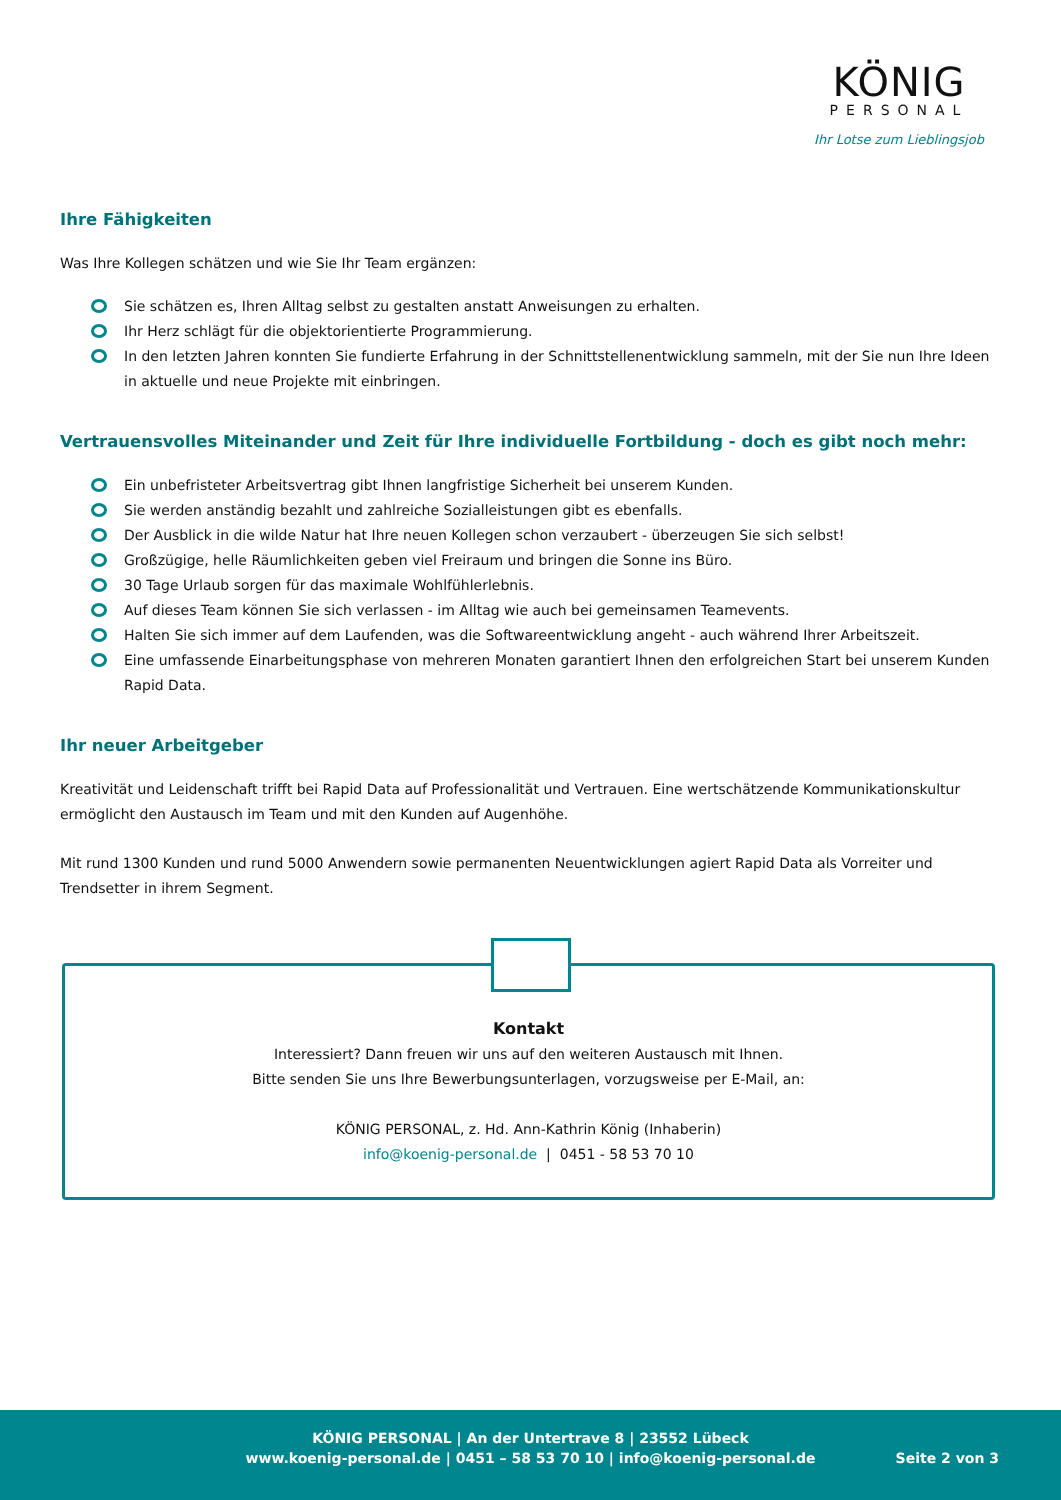KÖNIG
PERSONAL
Ihr Lotse zum Lieblingsjob
Ihre Fähigkeiten
Was Ihre Kollegen schätzen und wie Sie Ihr Team ergänzen:
Sie schätzen es, Ihren Alltag selbst zu gestalten anstatt Anweisungen zu erhalten.
Ihr Herz schlägt für die objektorientierte Programmierung.
In den letzten Jahren konnten Sie fundierte Erfahrung in der Schnittstellenentwicklung sammeln, mit der Sie nun Ihre Ideen in aktuelle und neue Projekte mit einbringen.
Vertrauensvolles Miteinander und Zeit für Ihre individuelle Fortbildung - doch es gibt noch mehr:
Ein unbefristeter Arbeitsvertrag gibt Ihnen langfristige Sicherheit bei unserem Kunden.
Sie werden anständig bezahlt und zahlreiche Sozialleistungen gibt es ebenfalls.
Der Ausblick in die wilde Natur hat Ihre neuen Kollegen schon verzaubert - überzeugen Sie sich selbst!
Großzügige, helle Räumlichkeiten geben viel Freiraum und bringen die Sonne ins Büro.
30 Tage Urlaub sorgen für das maximale Wohlfühlerlebnis.
Auf dieses Team können Sie sich verlassen - im Alltag wie auch bei gemeinsamen Teamevents.
Halten Sie sich immer auf dem Laufenden, was die Softwareentwicklung angeht - auch während Ihrer Arbeitszeit.
Eine umfassende Einarbeitungsphase von mehreren Monaten garantiert Ihnen den erfolgreichen Start bei unserem Kunden Rapid Data.
Ihr neuer Arbeitgeber
Kreativität und Leidenschaft trifft bei Rapid Data auf Professionalität und Vertrauen. Eine wertschätzende Kommunikationskultur ermöglicht den Austausch im Team und mit den Kunden auf Augenhöhe.
Mit rund 1300 Kunden und rund 5000 Anwendern sowie permanenten Neuentwicklungen agiert Rapid Data als Vorreiter und Trendsetter in ihrem Segment.
Kontakt
Interessiert? Dann freuen wir uns auf den weiteren Austausch mit Ihnen.
Bitte senden Sie uns Ihre Bewerbungsunterlagen, vorzugsweise per E-Mail, an:
KÖNIG PERSONAL, z. Hd. Ann-Kathrin König (Inhaberin)
info@koenig-personal.de | 0451 - 58 53 70 10
KÖNIG PERSONAL | An der Untertrave 8 | 23552 Lübeck
www.koenig-personal.de | 0451 – 58 53 70 10 | info@koenig-personal.de
Seite 2 von 3